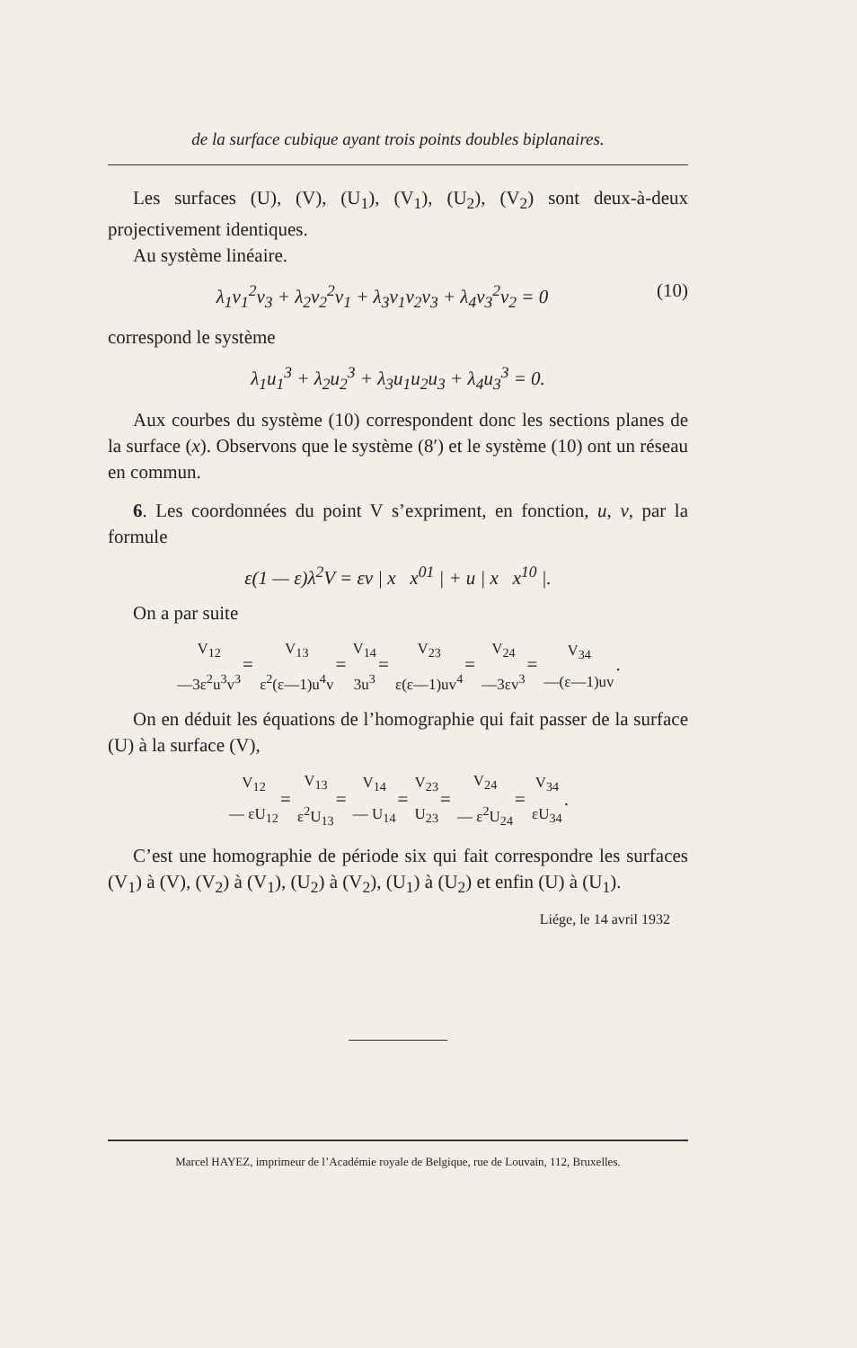de la surface cubique ayant trois points doubles biplanaires.
Les surfaces (U), (V), (U<sub>1</sub>), (V<sub>1</sub>), (U<sub>2</sub>), (V<sub>2</sub>) sont deux-à-deux projectivement identiques.
Au système linéaire.
λ<sub>1</sub>v<sub>1</sub><sup>2</sup>v<sub>3</sub> + λ<sub>2</sub>v<sub>2</sub><sup>2</sup>v<sub>1</sub> + λ<sub>3</sub>v<sub>1</sub>v<sub>2</sub>v<sub>3</sub> + λ<sub>4</sub>v<sub>3</sub><sup>2</sup>v<sub>2</sub> = 0 (10)
correspond le système
λ<sub>1</sub>u<sub>1</sub><sup>3</sup> + λ<sub>2</sub>u<sub>2</sub><sup>3</sup> + λ<sub>3</sub>u<sub>1</sub>u<sub>2</sub>u<sub>3</sub> + λ<sub>4</sub>u<sub>3</sub><sup>3</sup> = 0.
Aux courbes du système (10) correspondent donc les sections planes de la surface (x). Observons que le système (8′) et le système (10) ont un réseau en commun.
6. Les coordonnées du point V s’expriment, en fonction, u, v, par la formule
ε(1 — ε)λ<sup>2</sup>V = εv | x x<sup>01</sup> | + u | x x<sup>10</sup> |.
On a par suite
V<sub>12</sub> —3ε<sup>2</sup>u<sup>3</sup>v<sup>3</sup>= V<sub>13</sub> ε<sup>2</sup>(ε—1)u<sup>4</sup>v= V<sub>14</sub> 3u<sup>3</sup>= V<sub>23</sub> ε(ε—1)uv<sup>4</sup>= V<sub>24</sub> —3εv<sup>3</sup>= V<sub>34</sub> —(ε—1)uv.
On en déduit les équations de l’homographie qui fait passer de la surface (U) à la surface (V),
V<sub>12</sub> — εU<sub>12</sub>= V<sub>13</sub> ε<sup>2</sup>U<sub>13</sub>= V<sub>14</sub> — U<sub>14</sub>= V<sub>23</sub> U<sub>23</sub>= V<sub>24</sub> — ε<sup>2</sup>U<sub>24</sub>= V<sub>34</sub> εU<sub>34</sub>.
C’est une homographie de période six qui fait correspondre les surfaces (V<sub>1</sub>) à (V), (V<sub>2</sub>) à (V<sub>1</sub>), (U<sub>2</sub>) à (V<sub>2</sub>), (U<sub>1</sub>) à (U<sub>2</sub>) et enfin (U) à (U<sub>1</sub>).
Liége, le 14 avril 1932
Marcel HAYEZ, imprimeur de l’Académie royale de Belgique, rue de Louvain, 112, Bruxelles.